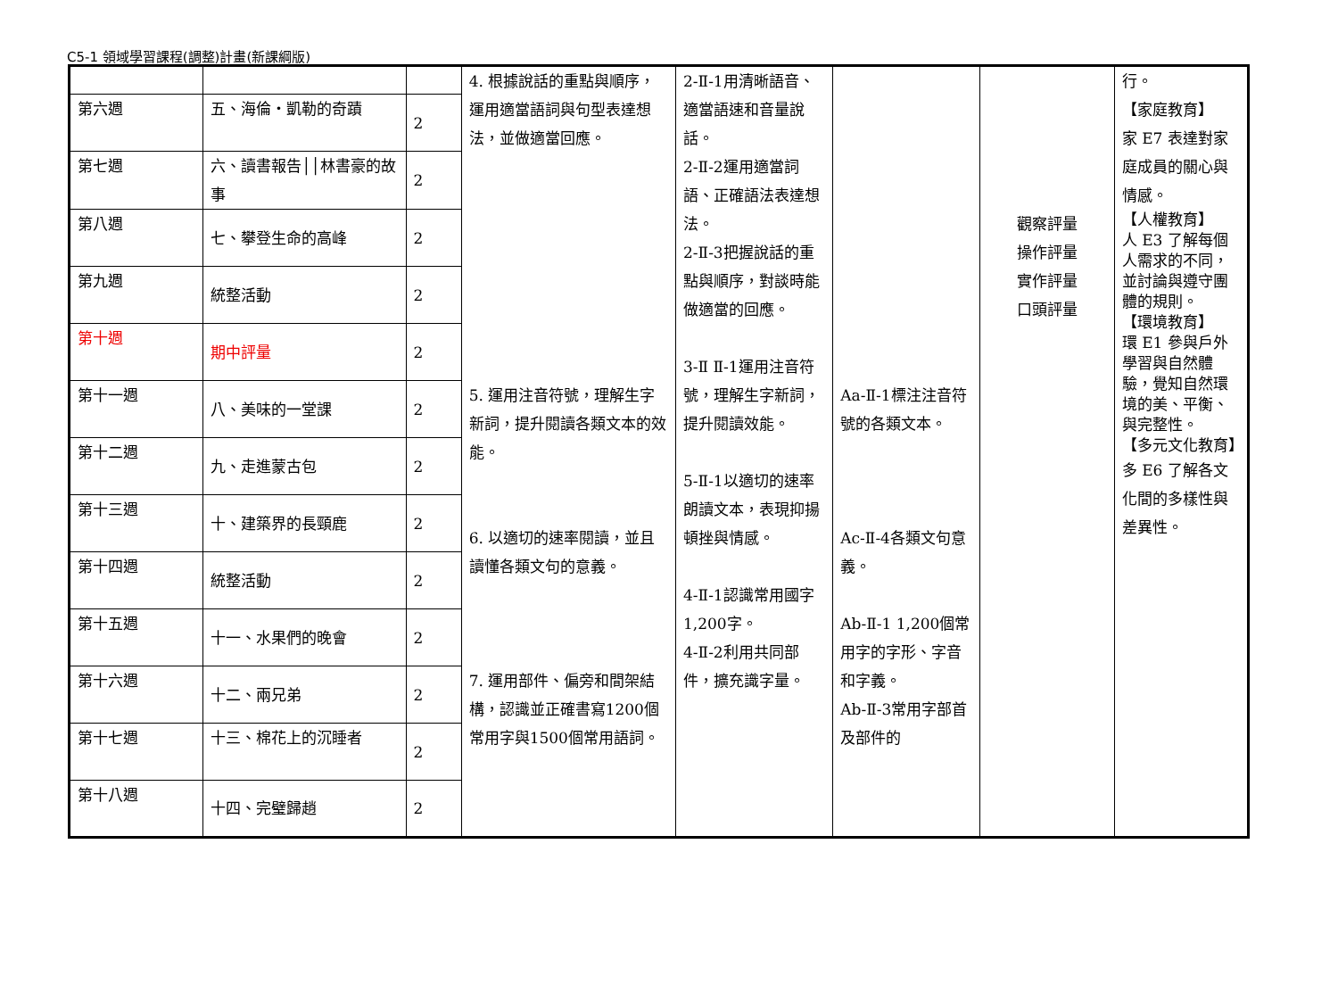C5-1 領域學習課程(調整)計畫(新課綱版)
| | | | 4. 根據說話的重點與順序，運用適當語詞與句型表達想法，並做適當回應。 5. 運用注音符號，理解生字新詞，提升閱讀各類文本的效能。 6. 以適切的速率閱讀，並且讀懂各類文句的意義。 7. 運用部件、偏旁和間架結構，認識並正確書寫1200個常用字與1500個常用語詞。 | 2-Ⅱ-1用清晰語音、適當語速和音量說話。 2-Ⅱ-2運用適當詞語、正確語法表達想法。 2-Ⅱ-3把握說話的重點與順序，對談時能做適當的回應。 3-Ⅱ Ⅱ-1運用注音符號，理解生字新詞，提升閱讀效能。 5-Ⅱ-1以適切的速率朗讀文本，表現抑揚頓挫與情感。 4-Ⅱ-1認識常用國字1,200字。 4-Ⅱ-2利用共同部件，擴充識字量。 | Aa-Ⅱ-1標注注音符號的各類文本。 Ac-Ⅱ-4各類文句意義。 Ab-Ⅱ-1 1,200個常用字的字形、字音和字義。 Ab-Ⅱ-3常用字部首及部件的 | 觀察評量 操作評量 實作評量 口頭評量 | 行。 【家庭教育】 家 E7 表達對家庭成員的關心與情感。 【人權教育】 人 E3 了解每個人需求的不同，並討論與遵守團體的規則。 【環境教育】 環 E1 參與戶外學習與自然體驗，覺知自然環境的美、平衡、與完整性。 【多元文化教育】 多 E6 了解各文化間的多樣性與差異性。 |
| 第六週 | 五、海倫・凱勒的奇蹟 | 2 | | | | | |
| 第七週 | 六、讀書報告││林書豪的故事 | 2 | | | | | |
| 第八週 | 七、攀登生命的高峰 | 2 | | | | | |
| 第九週 | 統整活動 | 2 | | | | | |
| 第十週 | 期中評量 | 2 | | | | | |
| 第十一週 | 八、美味的一堂課 | 2 | | | | | |
| 第十二週 | 九、走進蒙古包 | 2 | | | | | |
| 第十三週 | 十、建築界的長頸鹿 | 2 | | | | | |
| 第十四週 | 統整活動 | 2 | | | | | |
| 第十五週 | 十一、水果們的晚會 | 2 | | | | | |
| 第十六週 | 十二、兩兄弟 | 2 | | | | | |
| 第十七週 | 十三、棉花上的沉睡者 | 2 | | | | | |
| 第十八週 | 十四、完璧歸趙 | 2 | | | | | |